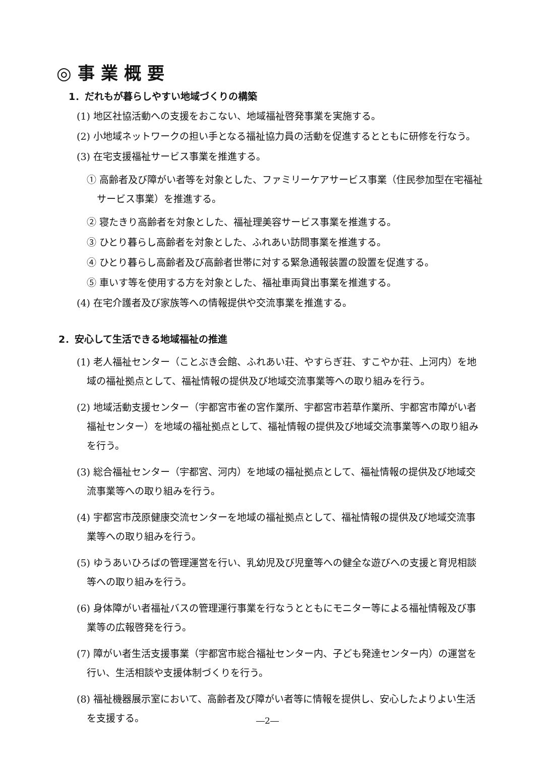◎事業概要
1．だれもが暮らしやすい地域づくりの構築
(1) 地区社協活動への支援をおこない、地域福祉啓発事業を実施する。
(2) 小地域ネットワークの担い手となる福祉協力員の活動を促進するとともに研修を行なう。
(3) 在宅支援福祉サービス事業を推進する。
① 高齢者及び障がい者等を対象とした、ファミリーケアサービス事業（住民参加型在宅福祉サービス事業）を推進する。
② 寝たきり高齢者を対象とした、福祉理美容サービス事業を推進する。
③ ひとり暮らし高齢者を対象とした、ふれあい訪問事業を推進する。
④ ひとり暮らし高齢者及び高齢者世帯に対する緊急通報装置の設置を促進する。
⑤ 車いす等を使用する方を対象とした、福祉車両貸出事業を推進する。
(4) 在宅介護者及び家族等への情報提供や交流事業を推進する。
2．安心して生活できる地域福祉の推進
(1) 老人福祉センター（ことぶき会館、ふれあい荘、やすらぎ荘、すこやか荘、上河内）を地域の福祉拠点として、福祉情報の提供及び地域交流事業等への取り組みを行う。
(2) 地域活動支援センター（宇都宮市雀の宮作業所、宇都宮市若草作業所、宇都宮市障がい者福祉センター）を地域の福祉拠点として、福祉情報の提供及び地域交流事業等への取り組みを行う。
(3) 総合福祉センター（宇都宮、河内）を地域の福祉拠点として、福祉情報の提供及び地域交流事業等への取り組みを行う。
(4) 宇都宮市茂原健康交流センターを地域の福祉拠点として、福祉情報の提供及び地域交流事業等への取り組みを行う。
(5) ゆうあいひろばの管理運営を行い、乳幼児及び児童等への健全な遊びへの支援と育児相談等への取り組みを行う。
(6) 身体障がい者福祉バスの管理運行事業を行なうとともにモニター等による福祉情報及び事業等の広報啓発を行う。
(7) 障がい者生活支援事業（宇都宮市総合福祉センター内、子ども発達センター内）の運営を行い、生活相談や支援体制づくりを行う。
(8) 福祉機器展示室において、高齢者及び障がい者等に情報を提供し、安心したよりよい生活を支援する。
―2―